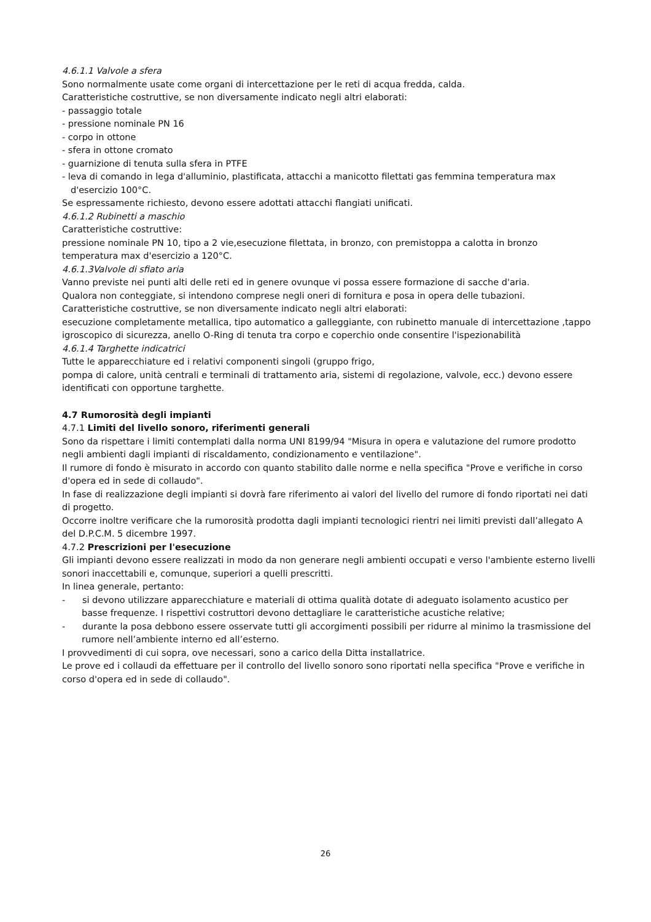4.6.1.1 Valvole a sfera
Sono normalmente usate come organi di intercettazione per le reti di acqua fredda, calda.
Caratteristiche costruttive, se non diversamente indicato negli altri elaborati:
- passaggio totale
- pressione nominale PN 16
- corpo in ottone
- sfera in ottone cromato
- guarnizione di tenuta sulla sfera in PTFE
- leva di comando in lega d'alluminio, plastificata, attacchi a manicotto filettati gas femmina temperatura max d'esercizio 100°C.
Se espressamente richiesto, devono essere adottati attacchi flangiati unificati.
4.6.1.2 Rubinetti a maschio
Caratteristiche costruttive:
pressione nominale PN 10, tipo a 2 vie,esecuzione filettata, in bronzo, con premistoppa a calotta in bronzo temperatura max d'esercizio a 120°C.
4.6.1.3Valvole di sfiato aria
Vanno previste nei punti alti delle reti ed in genere ovunque vi possa essere formazione di sacche d'aria.
Qualora non conteggiate, si intendono comprese negli oneri di fornitura e posa in opera delle tubazioni.
Caratteristiche costruttive, se non diversamente indicato negli altri elaborati:
esecuzione completamente metallica, tipo automatico a galleggiante, con rubinetto manuale di intercettazione ,tappo igroscopico di sicurezza, anello O-Ring di tenuta tra corpo e coperchio onde consentire l'ispezionabilità
4.6.1.4 Targhette indicatrici
Tutte le apparecchiature ed i relativi componenti singoli (gruppo frigo,
pompa di calore, unità centrali e terminali di trattamento aria, sistemi di regolazione, valvole, ecc.) devono essere identificati con opportune targhette.
4.7 Rumorosità degli impianti
4.7.1 Limiti del livello sonoro, riferimenti generali
Sono da rispettare i limiti contemplati dalla norma UNI 8199/94 "Misura in opera e valutazione del rumore prodotto negli ambienti dagli impianti di riscaldamento, condizionamento e ventilazione".
Il rumore di fondo è misurato in accordo con quanto stabilito dalle norme e nella specifica "Prove e verifiche in corso d'opera ed in sede di collaudo".
In fase di realizzazione degli impianti si dovrà fare riferimento ai valori del livello del rumore di fondo riportati nei dati di progetto.
Occorre inoltre verificare che la rumorosità prodotta dagli impianti tecnologici rientri nei limiti previsti dall’allegato A del D.P.C.M. 5 dicembre 1997.
4.7.2 Prescrizioni per l'esecuzione
Gli impianti devono essere realizzati in modo da non generare negli ambienti occupati e verso l'ambiente esterno livelli sonori inaccettabili e, comunque, superiori a quelli prescritti.
In linea generale, pertanto:
- si devono utilizzare apparecchiature e materiali di ottima qualità dotate di adeguato isolamento acustico per basse frequenze. I rispettivi costruttori devono dettagliare le caratteristiche acustiche relative;
- durante la posa debbono essere osservate tutti gli accorgimenti possibili per ridurre al minimo la trasmissione del rumore nell’ambiente interno ed all’esterno.
I provvedimenti di cui sopra, ove necessari, sono a carico della Ditta installatrice.
Le prove ed i collaudi da effettuare per il controllo del livello sonoro sono riportati nella specifica "Prove e verifiche in corso d'opera ed in sede di collaudo".
26